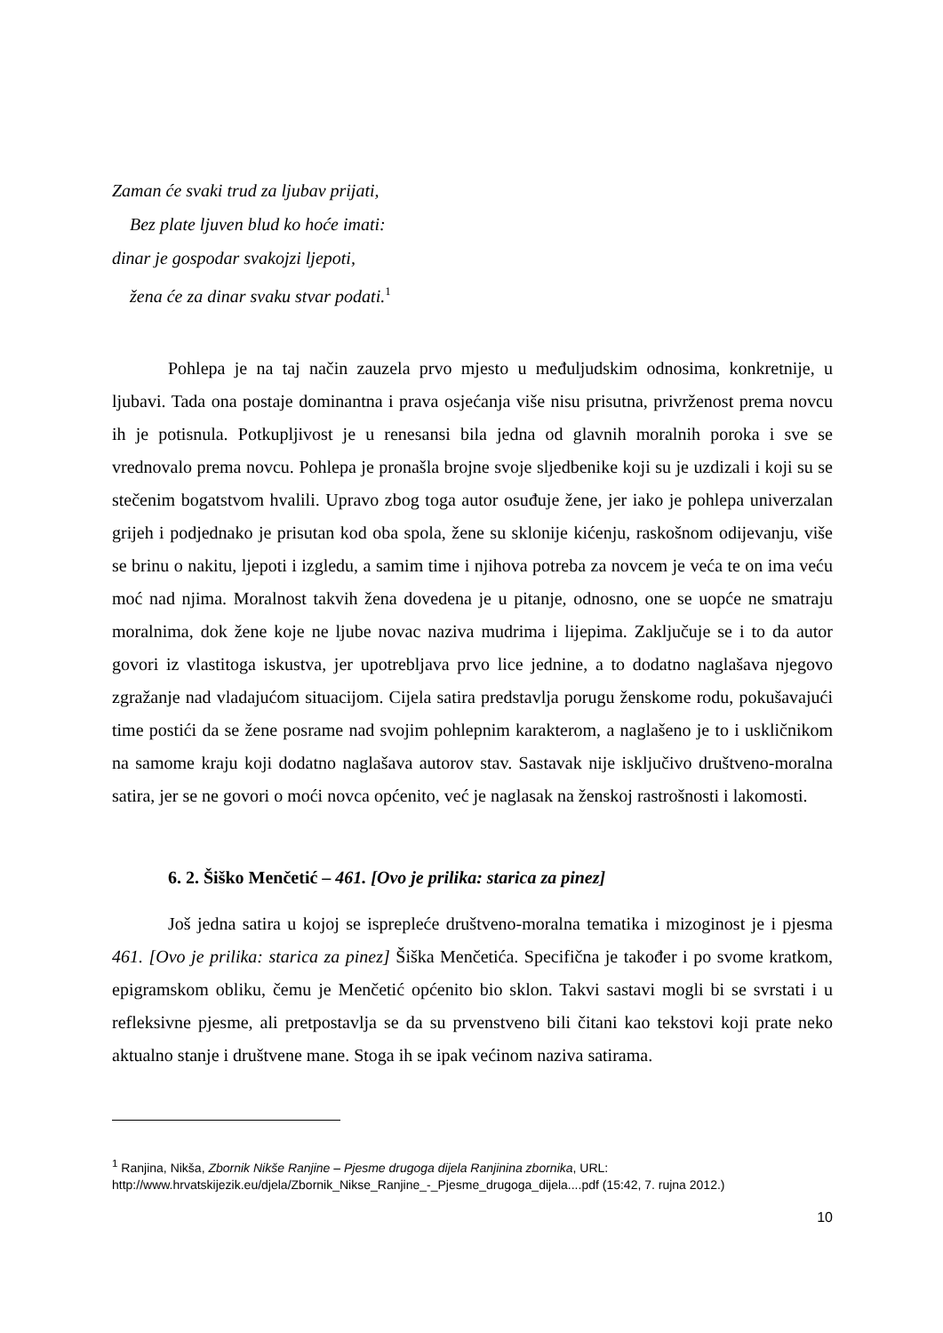Zaman će svaki trud za ljubav prijati,
Bez plate ljuven blud ko hoće imati:
dinar je gospodar svakojzi ljepoti,
žena će za dinar svaku stvar podati.<sup>1</sup>
Pohlepa je na taj način zauzela prvo mjesto u međuljudskim odnosima, konkretnije, u ljubavi. Tada ona postaje dominantna i prava osjećanja više nisu prisutna, privrženost prema novcu ih je potisnula. Potkupljivost je u renesansi bila jedna od glavnih moralnih poroka i sve se vrednovalo prema novcu. Pohlepa je pronašla brojne svoje sljedbenike koji su je uzdizali i koji su se stečenim bogatstvom hvalili. Upravo zbog toga autor osuđuje žene, jer iako je pohlepa univerzalan grijeh i podjednako je prisutan kod oba spola, žene su sklonije kićenju, raskošnom odijevanju, više se brinu o nakitu, ljepoti i izgledu, a samim time i njihova potreba za novcem je veća te on ima veću moć nad njima. Moralnost takvih žena dovedena je u pitanje, odnosno, one se uopće ne smatraju moralnima, dok žene koje ne ljube novac naziva mudrima i lijepima. Zaključuje se i to da autor govori iz vlastitoga iskustva, jer upotrebljava prvo lice jednine, a to dodatno naglašava njegovo zgražanje nad vladajućom situacijom. Cijela satira predstavlja porugu ženskome rodu, pokušavajući time postići da se žene posrame nad svojim pohlepnim karakterom, a naglašeno je to i uskličnikom na samome kraju koji dodatno naglašava autorov stav. Sastavak nije isključivo društveno-moralna satira, jer se ne govori o moći novca općenito, već je naglasak na ženskoj rastrošnosti i lakomosti.
6. 2. Šiško Menčetić – 461. [Ovo je prilika: starica za pinez]
Još jedna satira u kojoj se isprepleće društveno-moralna tematika i mizoginost je i pjesma 461. [Ovo je prilika: starica za pinez] Šiška Menčetića. Specifična je također i po svome kratkom, epigramskom obliku, čemu je Menčetić općenito bio sklon. Takvi sastavi mogli bi se svrstati i u refleksivne pjesme, ali pretpostavlja se da su prvenstveno bili čitani kao tekstovi koji prate neko aktualno stanje i društvene mane. Stoga ih se ipak većinom naziva satirama.
<sup>1</sup> Ranjina, Nikša, Zbornik Nikše Ranjine – Pjesme drugoga dijela Ranjinina zbornika, URL: http://www.hrvatskijezik.eu/djela/Zbornik_Nikse_Ranjine_-_Pjesme_drugoga_dijela....pdf (15:42, 7. rujna 2012.)
10